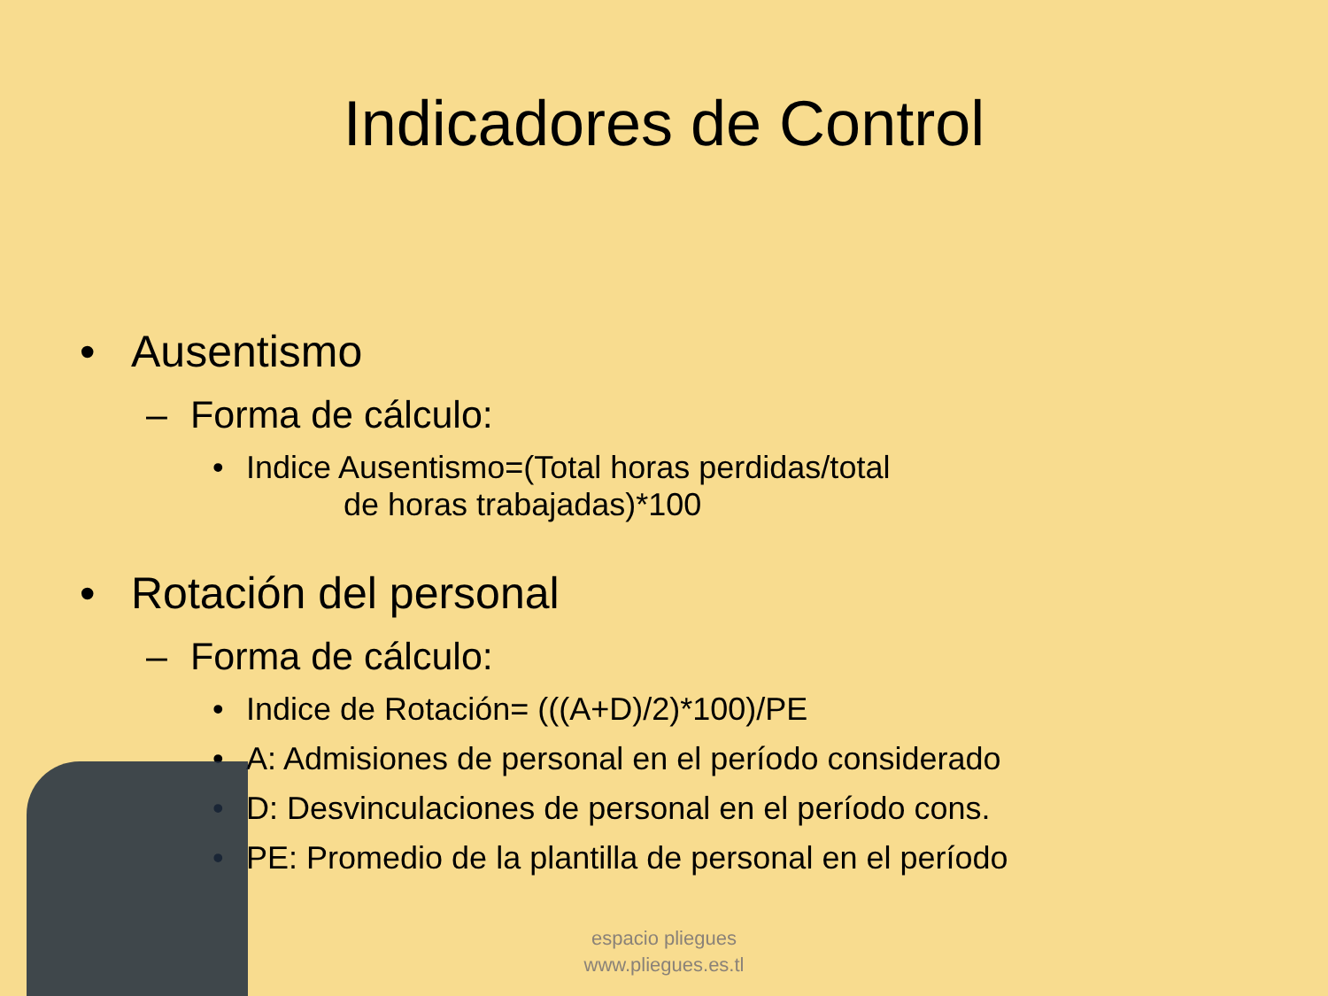Indicadores de Control
• Ausentismo
– Forma de cálculo:
• Indice Ausentismo=(Total horas perdidas/total
de horas trabajadas)*100
• Rotación del personal
– Forma de cálculo:
• Indice de Rotación= (((A+D)/2)*100)/PE
• A: Admisiones de personal en el período considerado
• D: Desvinculaciones de personal en el período cons.
• PE: Promedio de la plantilla de personal en el período
espacio pliegues
www.pliegues.es.tl